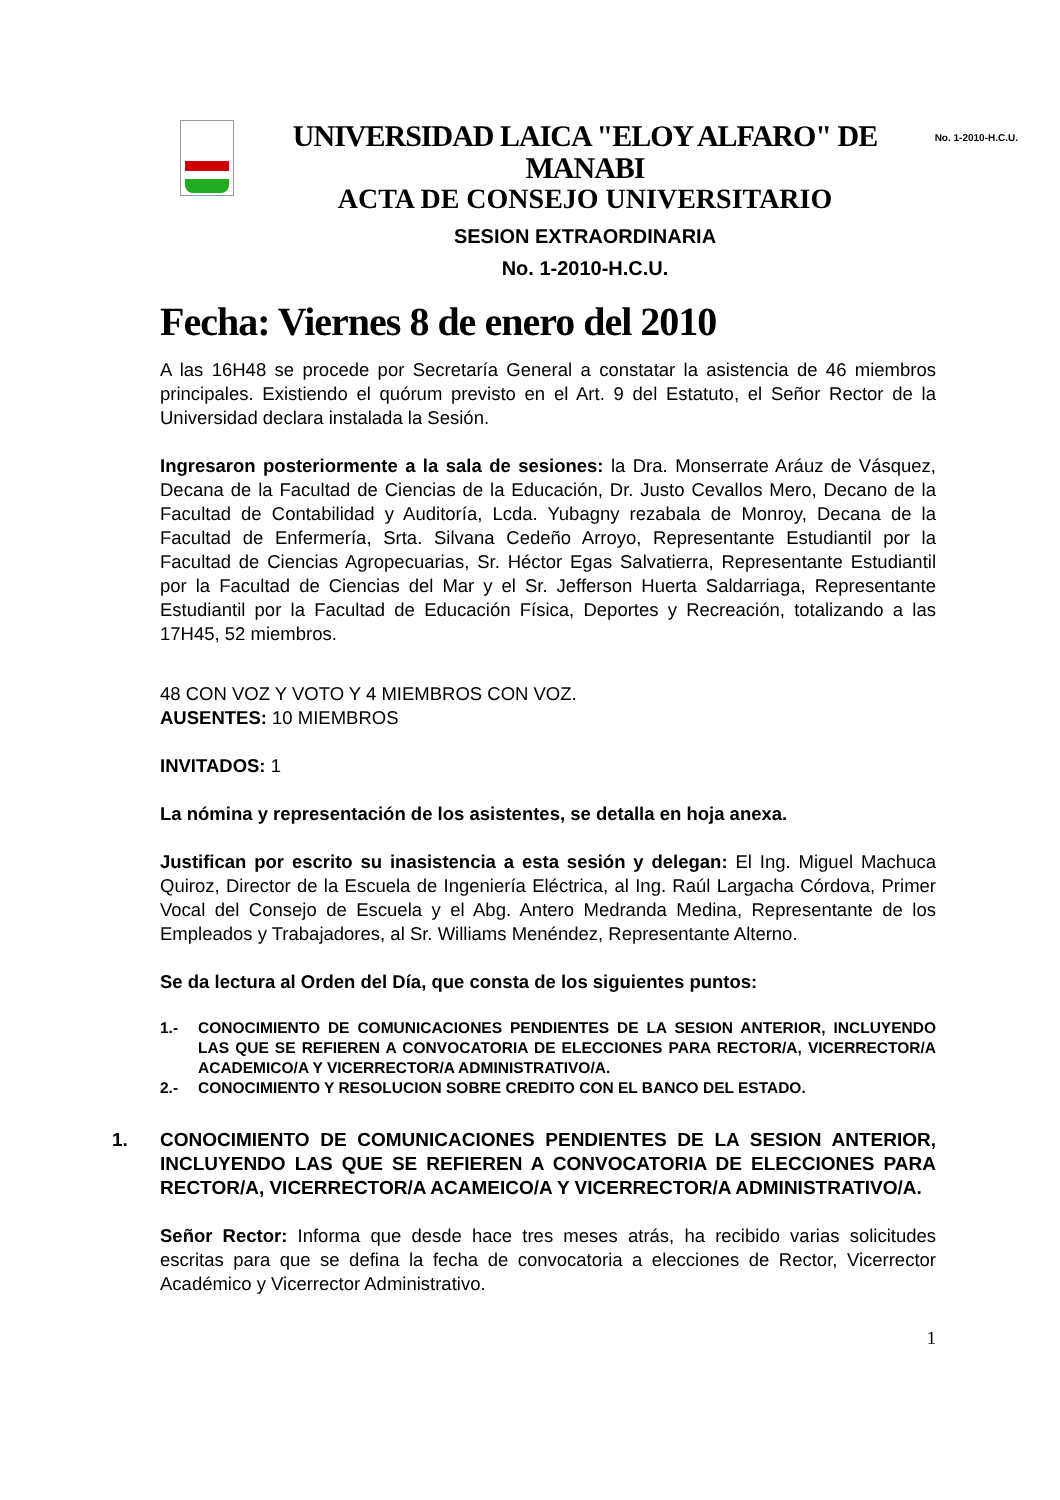No. 1-2010-H.C.U.
UNIVERSIDAD LAICA "ELOY ALFARO" DE MANABI
ACTA DE CONSEJO UNIVERSITARIO
SESION EXTRAORDINARIA
No. 1-2010-H.C.U.
Fecha: Viernes 8 de enero del 2010
A las 16H48 se procede por Secretaría General a constatar la asistencia de 46 miembros principales. Existiendo el quórum previsto en el Art. 9 del Estatuto, el Señor Rector de la Universidad declara instalada la Sesión.
Ingresaron posteriormente a la sala de sesiones: la Dra. Monserrate Aráuz de Vásquez, Decana de la Facultad de Ciencias de la Educación, Dr. Justo Cevallos Mero, Decano de la Facultad de Contabilidad y Auditoría, Lcda. Yubagny rezabala de Monroy, Decana de la Facultad de Enfermería, Srta. Silvana Cedeño Arroyo, Representante Estudiantil por la Facultad de Ciencias Agropecuarias, Sr. Héctor Egas Salvatierra, Representante Estudiantil por la Facultad de Ciencias del Mar y el Sr. Jefferson Huerta Saldarriaga, Representante Estudiantil por la Facultad de Educación Física, Deportes y Recreación, totalizando a las 17H45, 52 miembros.
48 CON VOZ Y VOTO Y 4 MIEMBROS CON VOZ.
AUSENTES: 10 MIEMBROS
INVITADOS: 1
La nómina y representación de los asistentes, se detalla en hoja anexa.
Justifican por escrito su inasistencia a esta sesión y delegan: El Ing. Miguel Machuca Quiroz, Director de la Escuela de Ingeniería Eléctrica, al Ing. Raúl Largacha Córdova, Primer Vocal del Consejo de Escuela y el Abg. Antero Medranda Medina, Representante de los Empleados y Trabajadores, al Sr. Williams Menéndez, Representante Alterno.
Se da lectura al Orden del Día, que consta de los siguientes puntos:
1.- CONOCIMIENTO DE COMUNICACIONES PENDIENTES DE LA SESION ANTERIOR, INCLUYENDO LAS QUE SE REFIEREN A CONVOCATORIA DE ELECCIONES PARA RECTOR/A, VICERRECTOR/A ACADEMICO/A Y VICERRECTOR/A ADMINISTRATIVO/A.
2.- CONOCIMIENTO Y RESOLUCION SOBRE CREDITO CON EL BANCO DEL ESTADO.
1. CONOCIMIENTO DE COMUNICACIONES PENDIENTES DE LA SESION ANTERIOR, INCLUYENDO LAS QUE SE REFIEREN A CONVOCATORIA DE ELECCIONES PARA RECTOR/A, VICERRECTOR/A ACAMEICO/A Y VICERRECTOR/A ADMINISTRATIVO/A.
Señor Rector: Informa que desde hace tres meses atrás, ha recibido varias solicitudes escritas para que se defina la fecha de convocatoria a elecciones de Rector, Vicerrector Académico y Vicerrector Administrativo.
1